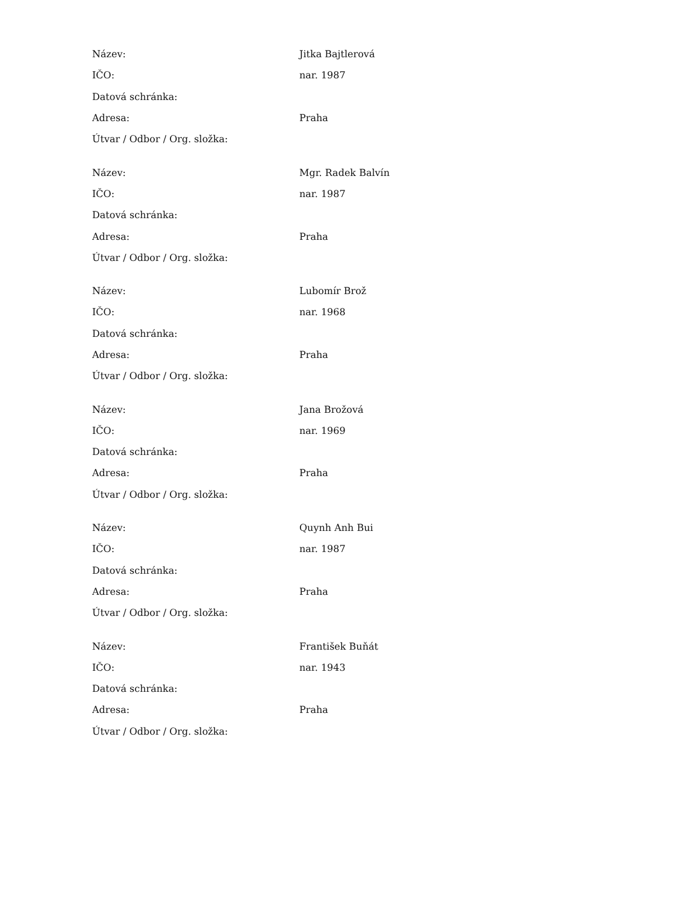| Název: | Jitka Bajtlerová |
| IČO: | nar. 1987 |
| Datová schránka: | |
| Adresa: | Praha |
| Útvar / Odbor / Org. složka: | |
| Název: | Mgr. Radek Balvín |
| IČO: | nar. 1987 |
| Datová schránka: | |
| Adresa: | Praha |
| Útvar / Odbor / Org. složka: | |
| Název: | Lubomír Brož |
| IČO: | nar. 1968 |
| Datová schránka: | |
| Adresa: | Praha |
| Útvar / Odbor / Org. složka: | |
| Název: | Jana Brožová |
| IČO: | nar. 1969 |
| Datová schránka: | |
| Adresa: | Praha |
| Útvar / Odbor / Org. složka: | |
| Název: | Quynh Anh Bui |
| IČO: | nar. 1987 |
| Datová schránka: | |
| Adresa: | Praha |
| Útvar / Odbor / Org. složka: | |
| Název: | František Buňát |
| IČO: | nar. 1943 |
| Datová schránka: | |
| Adresa: | Praha |
| Útvar / Odbor / Org. složka: | |